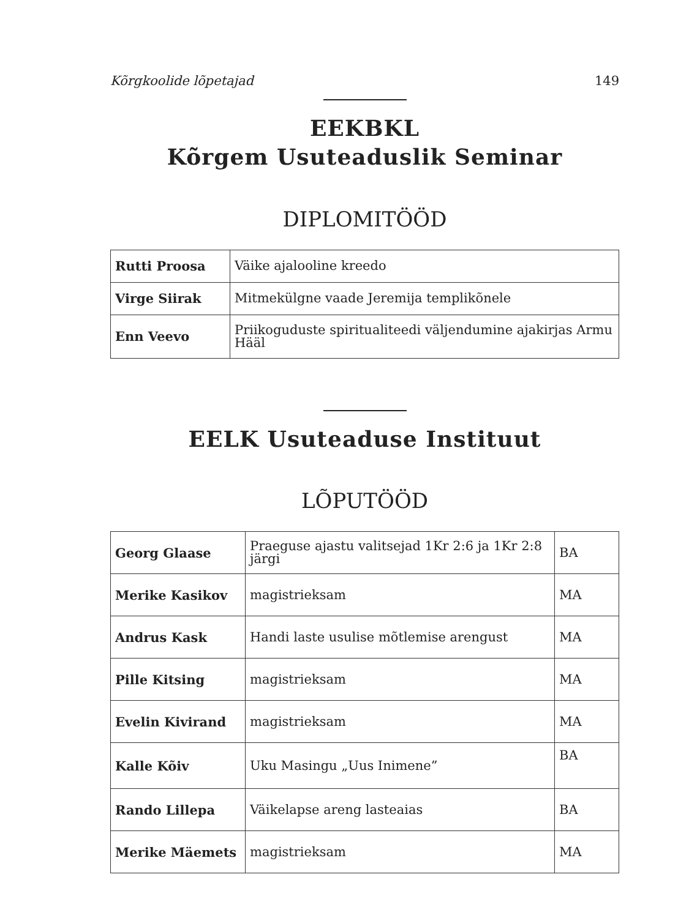Kõrgkoolide lõpetajad 149
EEKBKL
Kõrgem Usuteaduslik Seminar
DIPLOMITÖÖD
| Rutti Proosa | Väike ajalooline kreedo |
| Virge Siirak | Mitmekülgne vaade Jeremija templikõnele |
| Enn Veevo | Priikoguduste spiritualiteedi väljendumine ajakirjas Armu Hääl |
EELK Usuteaduse Instituut
LÕPUTÖÖD
| Georg Glaase | Praeguse ajastu valitsejad 1Kr 2:6 ja 1Kr 2:8 järgi | BA |
| Merike Kasikov | magistrieksam | MA |
| Andrus Kask | Handi laste usulise mõtlemise arengust | MA |
| Pille Kitsing | magistrieksam | MA |
| Evelin Kivirand | magistrieksam | MA |
| Kalle Kõiv | Uku Masingu „Uus Inimene” | BA |
| Rando Lillepa | Väikelapse areng lasteaias | BA |
| Merike Mäemets | magistrieksam | MA |